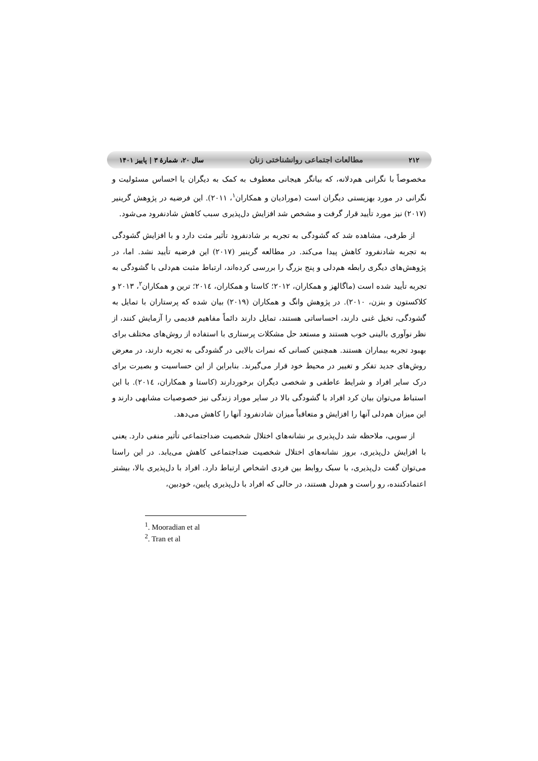۲۱۲ مطالعات اجتماعی روانشناختی زنان سال ۲۰، شمارهٔ ۳ | پاییز ۱۴۰۱
مخصوصاً با نگرانی هم‌دلانه، که بیانگر هیجانی معطوف به کمک به دیگران یا احساس مسئولیت و نگرانی در مورد بهزیستی دیگران است (مورادیان و همکاران<sup>۱</sup>، ۲۰۱۱). این فرضیه در پژوهش گرینیر (۲۰۱۷) نیز مورد تأیید قرار گرفت و مشخص شد افزایش دل‌پذیری سبب کاهش شادنفرود می‌شود.
از طرفی، مشاهده شد که گشودگی به تجربه بر شادنفرود تأثیر مثت دارد و با افزایش گشودگی به تجربه شادنفرود کاهش پیدا می‌کند. در مطالعه گرینیر (۲۰۱۷) این فرضیه تأیید نشد. اما، در پژوهش‌های دیگری رابطه هم‌دلی و پنج بزرگ را بررسی کرده‌اند، ارتباط مثبت هم‌دلی با گشودگی به تجربه تأیید شده است (ماگالهز و همکاران، ۲۰۱۲؛ کاستا و همکاران، ۲۰۱٤؛ ترین و همکاران<sup>۲</sup>، ۲۰۱۳ و کلاکستون و بنزن، ۲۰۱۰). در پژوهش وانگ و همکاران (۲۰۱۹) بیان شده که پرستاران با تمایل به گشودگی، تخیل غنی دارند، احساساتی هستند، تمایل دارند دائماً مفاهیم قدیمی را آزمایش کنند، از نظر نوآوری بالینی خوب هستند و مستعد حل مشکلات پرستاری با استفاده از روش‌های مختلف برای بهبود تجربه بیماران هستند. همچنین کسانی که نمرات بالایی در گشودگی به تجربه دارند، در معرض روش‌های جدید تفکر و تغییر در محیط خود قرار می‌گیرند. بنابراین از این حساسیت و بصیرت برای درک سایر افراد و شرایط عاطفی و شخصی دیگران برخوردارند (کاستا و همکاران، ۲۰۱٤). با این استباط می‌توان بیان کرد افراد با گشودگی بالا در سایر موراد زندگی نیز خصوصیات مشابهی دارند و این میزان هم‌دلی آنها را افزایش و متعاقباً میزان شادنفرود آنها را کاهش می‌دهد.
از سویی، ملاحظه شد دل‌پذیری بر نشانه‌های اختلال شخصیت ضداجتماعی تأثیر منفی دارد. یعنی با افزایش دل‌پذیری، بروز نشانه‌های اختلال شخصیت ضداجتماعی کاهش می‌یابد. در این راستا می‌توان گفت دل‌پذیری، با سبک روابط بین فردی اشخاص ارتباط دارد. افراد با دل‌پذیری بالا، بیشتر اعتمادکننده، رو راست و هم‌دل هستند، در حالی که افراد با دل‌پذیری پایین، خودبین،
<sup>1</sup>. Mooradian et al
<sup>2</sup>. Tran et al